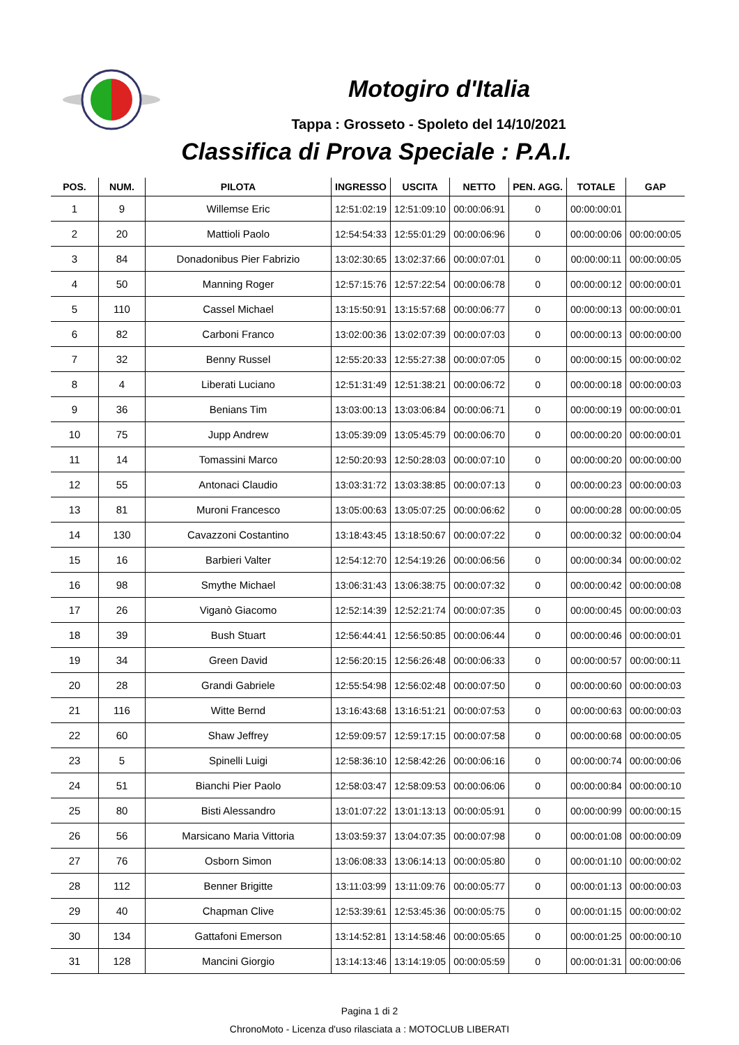Motogiro d'Italia
Tappa : Grosseto - Spoleto del 14/10/2021
Classifica di Prova Speciale : P.A.I.
| POS. | NUM. | PILOTA | INGRESSO | USCITA | NETTO | PEN. AGG. | TOTALE | GAP |
| --- | --- | --- | --- | --- | --- | --- | --- | --- |
| 1 | 9 | Willemse Eric | 12:51:02:19 | 12:51:09:10 | 00:00:06:91 | 0 | 00:00:00:01 | |
| 2 | 20 | Mattioli Paolo | 12:54:54:33 | 12:55:01:29 | 00:00:06:96 | 0 | 00:00:00:06 | 00:00:00:05 |
| 3 | 84 | Donadonibus Pier Fabrizio | 13:02:30:65 | 13:02:37:66 | 00:00:07:01 | 0 | 00:00:00:11 | 00:00:00:05 |
| 4 | 50 | Manning Roger | 12:57:15:76 | 12:57:22:54 | 00:00:06:78 | 0 | 00:00:00:12 | 00:00:00:01 |
| 5 | 110 | Cassel Michael | 13:15:50:91 | 13:15:57:68 | 00:00:06:77 | 0 | 00:00:00:13 | 00:00:00:01 |
| 6 | 82 | Carboni Franco | 13:02:00:36 | 13:02:07:39 | 00:00:07:03 | 0 | 00:00:00:13 | 00:00:00:00 |
| 7 | 32 | Benny Russel | 12:55:20:33 | 12:55:27:38 | 00:00:07:05 | 0 | 00:00:00:15 | 00:00:00:02 |
| 8 | 4 | Liberati Luciano | 12:51:31:49 | 12:51:38:21 | 00:00:06:72 | 0 | 00:00:00:18 | 00:00:00:03 |
| 9 | 36 | Benians Tim | 13:03:00:13 | 13:03:06:84 | 00:00:06:71 | 0 | 00:00:00:19 | 00:00:00:01 |
| 10 | 75 | Jupp Andrew | 13:05:39:09 | 13:05:45:79 | 00:00:06:70 | 0 | 00:00:00:20 | 00:00:00:01 |
| 11 | 14 | Tomassini Marco | 12:50:20:93 | 12:50:28:03 | 00:00:07:10 | 0 | 00:00:00:20 | 00:00:00:00 |
| 12 | 55 | Antonaci Claudio | 13:03:31:72 | 13:03:38:85 | 00:00:07:13 | 0 | 00:00:00:23 | 00:00:00:03 |
| 13 | 81 | Muroni Francesco | 13:05:00:63 | 13:05:07:25 | 00:00:06:62 | 0 | 00:00:00:28 | 00:00:00:05 |
| 14 | 130 | Cavazzoni Costantino | 13:18:43:45 | 13:18:50:67 | 00:00:07:22 | 0 | 00:00:00:32 | 00:00:00:04 |
| 15 | 16 | Barbieri Valter | 12:54:12:70 | 12:54:19:26 | 00:00:06:56 | 0 | 00:00:00:34 | 00:00:00:02 |
| 16 | 98 | Smythe Michael | 13:06:31:43 | 13:06:38:75 | 00:00:07:32 | 0 | 00:00:00:42 | 00:00:00:08 |
| 17 | 26 | Viganò Giacomo | 12:52:14:39 | 12:52:21:74 | 00:00:07:35 | 0 | 00:00:00:45 | 00:00:00:03 |
| 18 | 39 | Bush Stuart | 12:56:44:41 | 12:56:50:85 | 00:00:06:44 | 0 | 00:00:00:46 | 00:00:00:01 |
| 19 | 34 | Green David | 12:56:20:15 | 12:56:26:48 | 00:00:06:33 | 0 | 00:00:00:57 | 00:00:00:11 |
| 20 | 28 | Grandi Gabriele | 12:55:54:98 | 12:56:02:48 | 00:00:07:50 | 0 | 00:00:00:60 | 00:00:00:03 |
| 21 | 116 | Witte Bernd | 13:16:43:68 | 13:16:51:21 | 00:00:07:53 | 0 | 00:00:00:63 | 00:00:00:03 |
| 22 | 60 | Shaw Jeffrey | 12:59:09:57 | 12:59:17:15 | 00:00:07:58 | 0 | 00:00:00:68 | 00:00:00:05 |
| 23 | 5 | Spinelli Luigi | 12:58:36:10 | 12:58:42:26 | 00:00:06:16 | 0 | 00:00:00:74 | 00:00:00:06 |
| 24 | 51 | Bianchi Pier Paolo | 12:58:03:47 | 12:58:09:53 | 00:00:06:06 | 0 | 00:00:00:84 | 00:00:00:10 |
| 25 | 80 | Bisti Alessandro | 13:01:07:22 | 13:01:13:13 | 00:00:05:91 | 0 | 00:00:00:99 | 00:00:00:15 |
| 26 | 56 | Marsicano Maria Vittoria | 13:03:59:37 | 13:04:07:35 | 00:00:07:98 | 0 | 00:00:01:08 | 00:00:00:09 |
| 27 | 76 | Osborn Simon | 13:06:08:33 | 13:06:14:13 | 00:00:05:80 | 0 | 00:00:01:10 | 00:00:00:02 |
| 28 | 112 | Benner Brigitte | 13:11:03:99 | 13:11:09:76 | 00:00:05:77 | 0 | 00:00:01:13 | 00:00:00:03 |
| 29 | 40 | Chapman Clive | 12:53:39:61 | 12:53:45:36 | 00:00:05:75 | 0 | 00:00:01:15 | 00:00:00:02 |
| 30 | 134 | Gattafoni Emerson | 13:14:52:81 | 13:14:58:46 | 00:00:05:65 | 0 | 00:00:01:25 | 00:00:00:10 |
| 31 | 128 | Mancini Giorgio | 13:14:13:46 | 13:14:19:05 | 00:00:05:59 | 0 | 00:00:01:31 | 00:00:00:06 |
Pagina 1 di 2
ChronoMoto - Licenza d'uso rilasciata a : MOTOCLUB LIBERATI